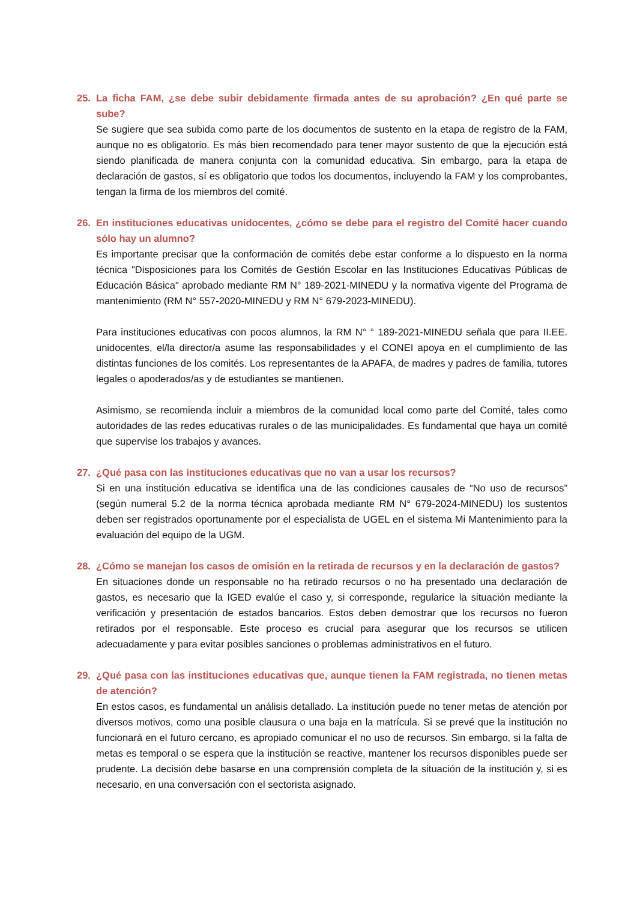25. La ficha FAM, ¿se debe subir debidamente firmada antes de su aprobación? ¿En qué parte se sube?
Se sugiere que sea subida como parte de los documentos de sustento en la etapa de registro de la FAM, aunque no es obligatorio. Es más bien recomendado para tener mayor sustento de que la ejecución está siendo planificada de manera conjunta con la comunidad educativa. Sin embargo, para la etapa de declaración de gastos, sí es obligatorio que todos los documentos, incluyendo la FAM y los comprobantes, tengan la firma de los miembros del comité.
26. En instituciones educativas unidocentes, ¿cómo se debe para el registro del Comité hacer cuando sólo hay un alumno?
Es importante precisar que la conformación de comités debe estar conforme a lo dispuesto en la norma técnica "Disposiciones para los Comités de Gestión Escolar en las Instituciones Educativas Públicas de Educación Básica" aprobado mediante RM N° 189-2021-MINEDU y la normativa vigente del Programa de mantenimiento (RM N° 557-2020-MINEDU y RM N° 679-2023-MINEDU).
Para instituciones educativas con pocos alumnos, la RM N° ° 189-2021-MINEDU señala que para II.EE. unidocentes, el/la director/a asume las responsabilidades y el CONEI apoya en el cumplimiento de las distintas funciones de los comités. Los representantes de la APAFA, de madres y padres de familia, tutores legales o apoderados/as y de estudiantes se mantienen.
Asimismo, se recomienda incluir a miembros de la comunidad local como parte del Comité, tales como autoridades de las redes educativas rurales o de las municipalidades. Es fundamental que haya un comité que supervise los trabajos y avances.
27. ¿Qué pasa con las instituciones educativas que no van a usar los recursos?
Si en una institución educativa se identifica una de las condiciones causales de “No uso de recursos” (según numeral 5.2 de la norma técnica aprobada mediante RM N° 679-2024-MINEDU) los sustentos deben ser registrados oportunamente por el especialista de UGEL en el sistema Mi Mantenimiento para la evaluación del equipo de la UGM.
28. ¿Cómo se manejan los casos de omisión en la retirada de recursos y en la declaración de gastos?
En situaciones donde un responsable no ha retirado recursos o no ha presentado una declaración de gastos, es necesario que la IGED evalúe el caso y, si corresponde, regularice la situación mediante la verificación y presentación de estados bancarios. Estos deben demostrar que los recursos no fueron retirados por el responsable. Este proceso es crucial para asegurar que los recursos se utilicen adecuadamente y para evitar posibles sanciones o problemas administrativos en el futuro.
29. ¿Qué pasa con las instituciones educativas que, aunque tienen la FAM registrada, no tienen metas de atención?
En estos casos, es fundamental un análisis detallado. La institución puede no tener metas de atención por diversos motivos, como una posible clausura o una baja en la matrícula. Si se prevé que la institución no funcionará en el futuro cercano, es apropiado comunicar el no uso de recursos. Sin embargo, si la falta de metas es temporal o se espera que la institución se reactive, mantener los recursos disponibles puede ser prudente. La decisión debe basarse en una comprensión completa de la situación de la institución y, si es necesario, en una conversación con el sectorista asignado.